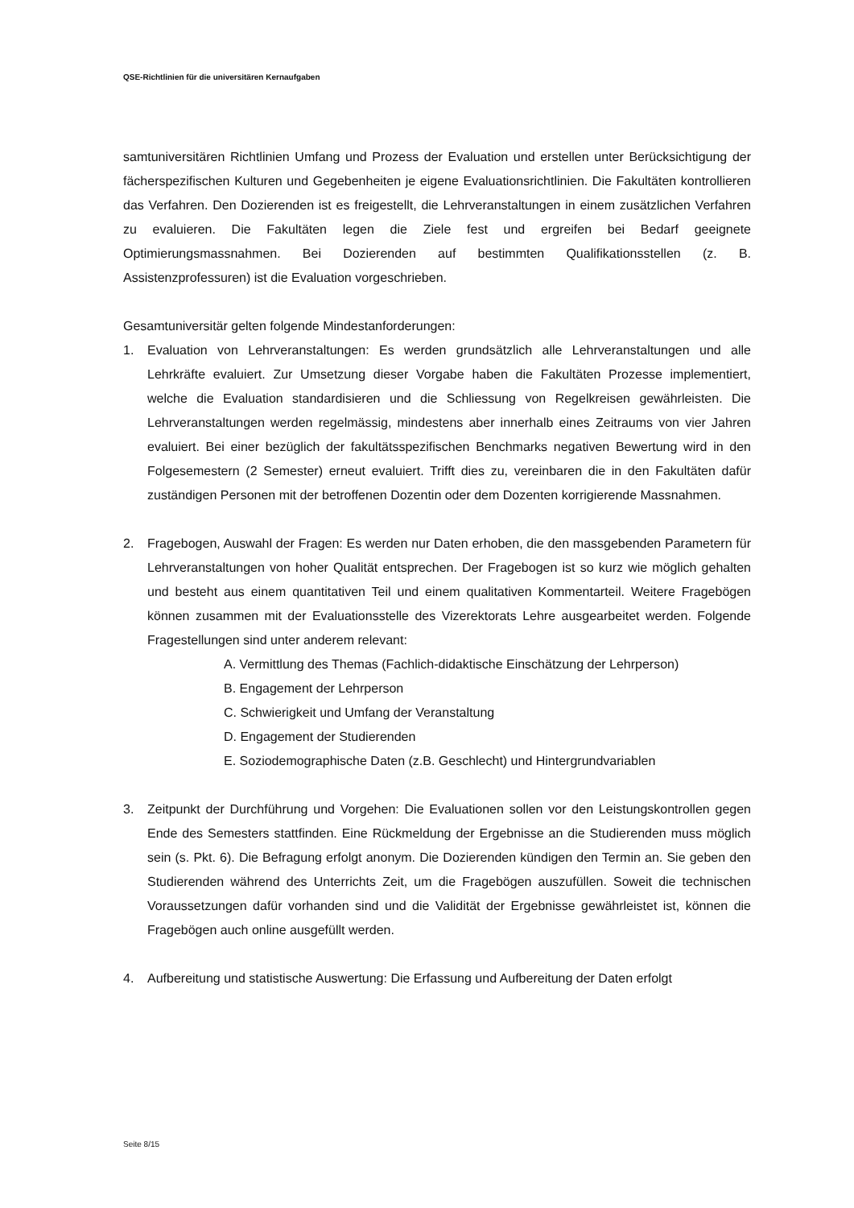QSE-Richtlinien für die universitären Kernaufgaben
samtuniversitären Richtlinien Umfang und Prozess der Evaluation und erstellen unter Berücksichtigung der fächerspezifischen Kulturen und Gegebenheiten je eigene Evaluationsrichtlinien. Die Fakultäten kontrollieren das Verfahren. Den Dozierenden ist es freigestellt, die Lehrveranstaltungen in einem zusätzlichen Verfahren zu evaluieren. Die Fakultäten legen die Ziele fest und ergreifen bei Bedarf geeignete Optimierungsmassnahmen. Bei Dozierenden auf bestimmten Qualifikationsstellen (z. B. Assistenzprofessuren) ist die Evaluation vorgeschrieben.
Gesamtuniversitär gelten folgende Mindestanforderungen:
1. Evaluation von Lehrveranstaltungen: Es werden grundsätzlich alle Lehrveranstaltungen und alle Lehrkräfte evaluiert. Zur Umsetzung dieser Vorgabe haben die Fakultäten Prozesse implementiert, welche die Evaluation standardisieren und die Schliessung von Regelkreisen gewährleisten. Die Lehrveranstaltungen werden regelmässig, mindestens aber innerhalb eines Zeitraums von vier Jahren evaluiert. Bei einer bezüglich der fakultätsspezifischen Benchmarks negativen Bewertung wird in den Folgesemestern (2 Semester) erneut evaluiert. Trifft dies zu, vereinbaren die in den Fakultäten dafür zuständigen Personen mit der betroffenen Dozentin oder dem Dozenten korrigierende Massnahmen.
2. Fragebogen, Auswahl der Fragen: Es werden nur Daten erhoben, die den massgebenden Parametern für Lehrveranstaltungen von hoher Qualität entsprechen. Der Fragebogen ist so kurz wie möglich gehalten und besteht aus einem quantitativen Teil und einem qualitativen Kommentarteil. Weitere Fragebögen können zusammen mit der Evaluationsstelle des Vizerektorats Lehre ausgearbeitet werden. Folgende Fragestellungen sind unter anderem relevant:
A. Vermittlung des Themas (Fachlich-didaktische Einschätzung der Lehrperson)
B. Engagement der Lehrperson
C. Schwierigkeit und Umfang der Veranstaltung
D. Engagement der Studierenden
E. Soziodemographische Daten (z.B. Geschlecht) und Hintergrundvariablen
3. Zeitpunkt der Durchführung und Vorgehen: Die Evaluationen sollen vor den Leistungskontrollen gegen Ende des Semesters stattfinden. Eine Rückmeldung der Ergebnisse an die Studierenden muss möglich sein (s. Pkt. 6). Die Befragung erfolgt anonym. Die Dozierenden kündigen den Termin an. Sie geben den Studierenden während des Unterrichts Zeit, um die Fragebögen auszufüllen. Soweit die technischen Voraussetzungen dafür vorhanden sind und die Validität der Ergebnisse gewährleistet ist, können die Fragebögen auch online ausgefüllt werden.
4. Aufbereitung und statistische Auswertung: Die Erfassung und Aufbereitung der Daten erfolgt
Seite 8/15